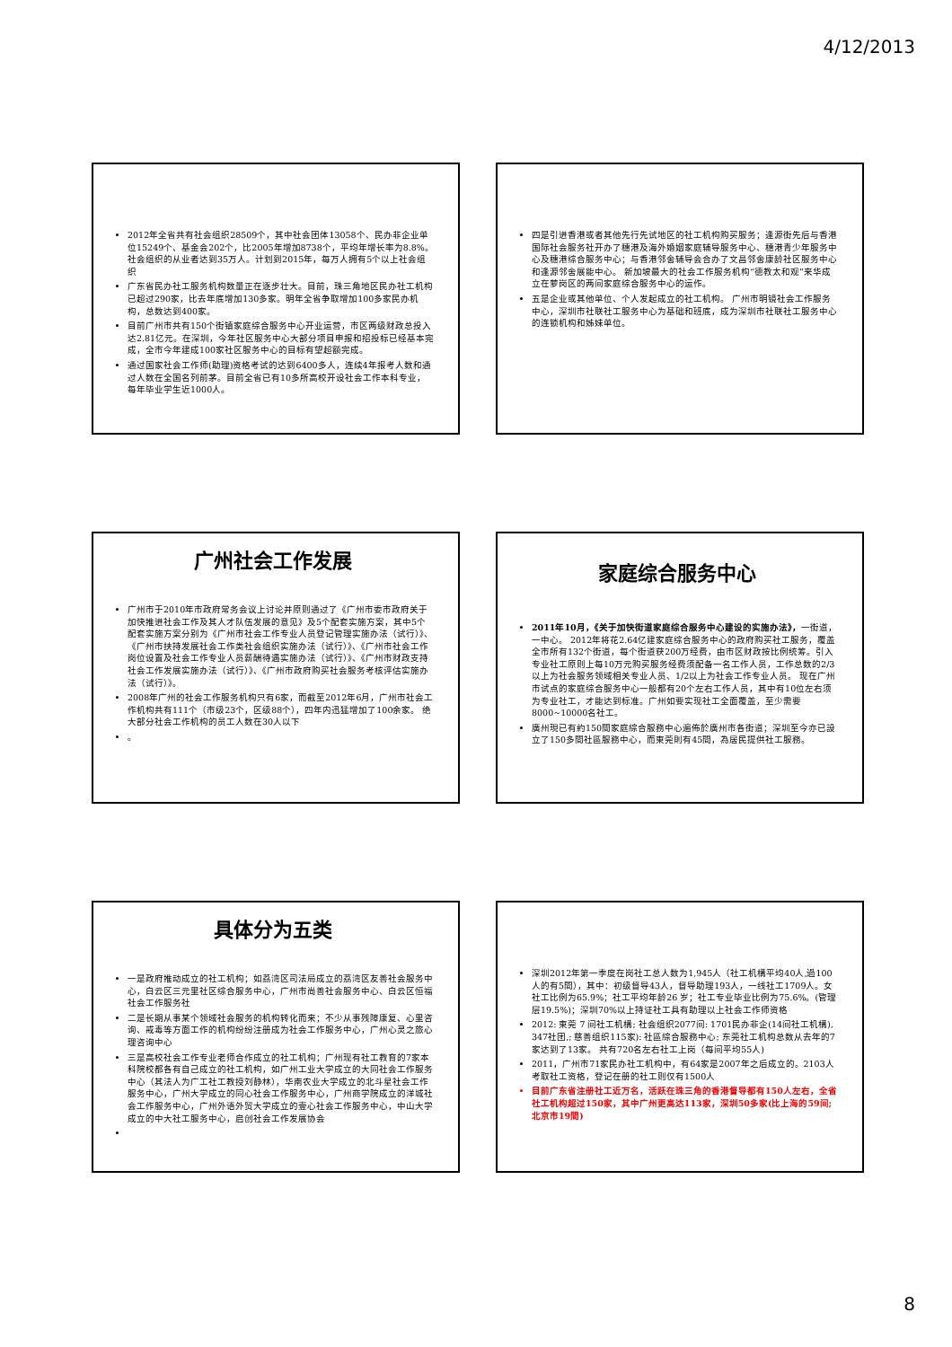4/12/2013
2012年全省共有社会组织28509个，其中社会团体13058个、民办非企业单位15249个、基金会202个，比2005年增加8738个，平均年增长率为8.8%。社会组织的从业者达到35万人。计划到2015年，每万人拥有5个以上社会组织
广东省民办社工服务机构数量正在逐步壮大。目前，珠三角地区民办社工机构已超过290家，比去年底增加130多家。明年全省争取增加100多家民办机构，总数达到400家。
目前广州市共有150个街镇家庭综合服务中心开业运营，市区两级财政总投入达2.81亿元。在深圳，今年社区服务中心大部分项目申报和招投标已经基本完成，全市今年建成100家社区服务中心的目标有望超额完成。
通过国家社会工作师(助理)资格考试的达到6400多人，连续4年报考人数和通过人数在全国名列前茅。目前全省已有10多所高校开设社会工作本科专业，每年毕业学生近1000人。
四是引进香港或者其他先行先试地区的社工机构购买服务；逢源街先后与香港国际社会服务社开办了穗港及海外婚姻家庭辅导服务中心、穗港青少年服务中心及穗港综合服务中心；与香港邻舍辅导会合办了文昌邻舍康龄社区服务中心和逢源邻舍展能中心。 新加坡最大的社会工作服务机构“德教太和观”来华成立在萝岗区的两间家庭综合服务中心的运作。
五是企业或其他单位、个人发起成立的社工机构。 广州市明镜社会工作服务中心，深圳市社联社工服务中心为基础和班底，成为深圳市社联社工服务中心的连锁机构和姊妹单位。
广州社会工作发展
广州市于2010年市政府常务会议上讨论并原则通过了《广州市委市政府关于加快推进社会工作及其人才队伍发展的意见》及5个配套实施方案，其中5个配套实施方案分别为《广州市社会工作专业人员登记管理实施办法（试行）》、《广州市扶持发展社会工作类社会组织实施办法（试行）》、《广州市社会工作岗位设置及社会工作专业人员薪酬待遇实施办法（试行）》、《广州市财政支持社会工作发展实施办法（试行）》、《广州市政府购买社会服务考核评估实施办法（试行）》。
2008年广州的社会工作服务机构只有6家，而截至2012年6月，广州市社会工作机构共有111个（市级23个，区级88个），四年内迅猛增加了100余家。 绝大部分社会工作机构的员工人数在30人以下
。
家庭综合服务中心
2011年10月，《关于加快街道家庭综合服务中心建设的实施办法》，一街道，一中心。 2012年将花2.64亿建家庭综合服务中心的政府购买社工服务，覆盖全市所有132个街道，每个街道获200万经费，由市区财政按比例统筹。引入专业社工原则上每10万元购买服务经费须配备一名工作人员，工作总数的2/3以上为社会服务领域相关专业人员、1/2以上为社会工作专业人员。 现在广州市试点的家庭综合服务中心一般都有20个左右工作人员，其中有10位左右须为专业社工，才能达到标准。广州如要实现社工全面覆盖，至少需要8000~10000名社工。
廣州現已有約150間家庭綜合服務中心遍佈於廣州市各街道；深圳至今亦已設立了150多間社區服務中心，而東莞則有45間，為居民提供社工服務。
具体分为五类
一是政府推动成立的社工机构；如荔湾区司法局成立的荔湾区友善社会服务中心，白云区三元里社区综合服务中心，广州市尚善社会服务中心、白云区恒福社会工作服务社
二是长期从事某个领域社会服务的机构转化而来；不少从事残障康复、心里咨询、戒毒等方面工作的机构纷纷注册成为社会工作服务中心，广州心灵之旅心理咨询中心
三是高校社会工作专业老师合作成立的社工机构；广州现有社工教育的7家本科院校都各有自己成立的社工机构，如广州工业大学成立的大同社会工作服务中心（其法人为广工社工教授刘静林），华南农业大学成立的北斗星社会工作服务中心，广州大学成立的同心社会工作服务中心，广州商学院成立的洋城社会工作服务中心，广州外语外贸大学成立的壹心社会工作服务中心，中山大学成立的中大社工服务中心，启创社会工作发展协会
深圳2012年第一季度在岗社工总人数为1,945人（社工机構平均40人,過100人的有5間），其中：初级督导43人，督导助理193人，一线社工1709人。女社工比例为65.9%；社工平均年龄26 岁；社工专业毕业比例为75.6%。(管理层19.5%)；深圳70%以上持证社工具有助理以上社会工作师资格
2012: 東莞 7 间社工机構; 社会组织2077间: 1701民办非企(14间社工机構), 347社团,; 慈善组织115家): 社區綜合服務中心; 东莞社工机构总数从去年的7家达到了13家。 共有720名左右社工上岗（每间平均55人)
2011，广州市71家民办社工机构中，有64家是2007年之后成立的。2103人考取社工资格，登记在册的社工则仅有1500人
目前广东省注册社工近万名，活跃在珠三角的香港督导都有150人左右，全省社工机构超过150家，其中广州更高达113家，深圳50多家(比上海的59间;北京市19間)
8